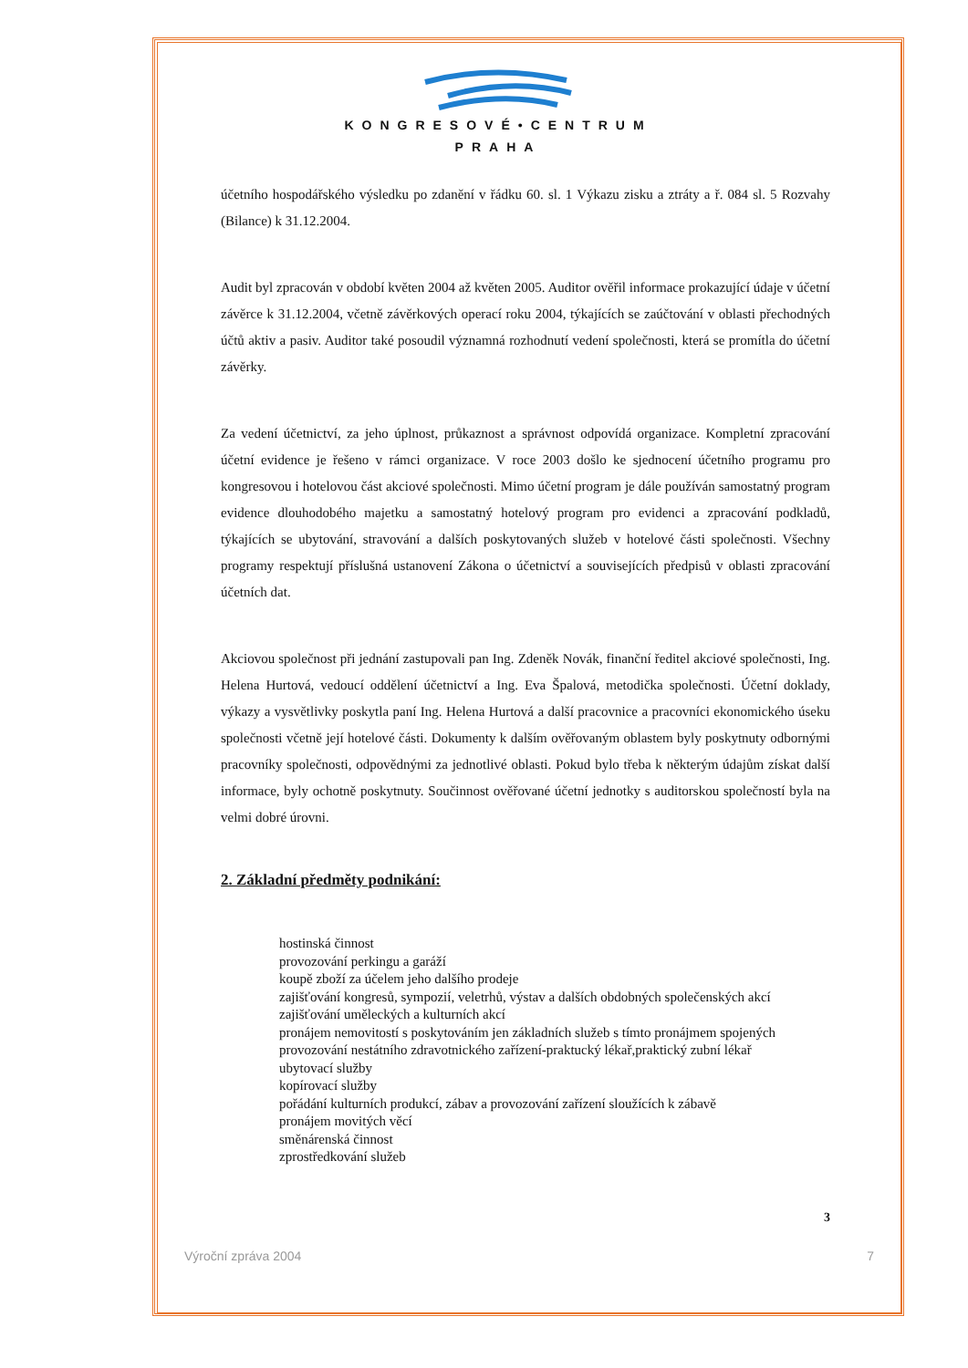KONGRESOVÉ•CENTRUM
PRAHA
účetního hospodářského výsledku po zdanění v řádku 60. sl. 1 Výkazu zisku a ztráty a ř. 084 sl. 5 Rozvahy (Bilance) k 31.12.2004.
Audit byl zpracován v období květen 2004 až květen 2005. Auditor ověřil informace prokazující údaje v účetní závěrce k 31.12.2004, včetně závěrkových operací roku 2004, týkajících se zaúčtování v oblasti přechodných účtů aktiv a pasiv. Auditor také posoudil významná rozhodnutí vedení společnosti, která se promítla do účetní závěrky.
Za vedení účetnictví, za jeho úplnost, průkaznost a správnost odpovídá organizace. Kompletní zpracování účetní evidence je řešeno v rámci organizace. V roce 2003 došlo ke sjednocení účetního programu pro kongresovou i hotelovou část akciové společnosti. Mimo účetní program je dále používán samostatný program evidence dlouhodobého majetku a samostatný hotelový program pro evidenci a zpracování podkladů, týkajících se ubytování, stravování a dalších poskytovaných služeb v hotelové části společnosti. Všechny programy respektují příslušná ustanovení Zákona o účetnictví a souvisejících předpisů v oblasti zpracování účetních dat.
Akciovou společnost při jednání zastupovali pan Ing. Zdeněk Novák, finanční ředitel akciové společnosti, Ing. Helena Hurtová, vedoucí oddělení účetnictví a Ing. Eva Špalová, metodička společnosti. Účetní doklady, výkazy a vysvětlivky poskytla paní Ing. Helena Hurtová a další pracovnice a pracovníci ekonomického úseku společnosti včetně její hotelové části. Dokumenty k dalším ověřovaným oblastem byly poskytnuty odbornými pracovníky společnosti, odpovědnými za jednotlivé oblasti. Pokud bylo třeba k některým údajům získat další informace, byly ochotně poskytnuty. Součinnost ověřované účetní jednotky s auditorskou společností byla na velmi dobré úrovni.
2. Základní předměty podnikání:
hostinská činnost
provozování perkingu a garáží
koupě zboží za účelem jeho dalšího prodeje
zajišťování kongresů, sympozií, veletrhů, výstav a dalších obdobných společenských akcí
zajišťování uměleckých a kulturních akcí
pronájem nemovitostí s poskytováním jen základních služeb s tímto pronájmem spojených
provozování nestátního zdravotnického zařízení-praktucký lékař,praktický zubní lékař
ubytovací služby
kopírovací služby
pořádání kulturních produkcí, zábav a provozování zařízení sloužících k zábavě
pronájem movitých věcí
směnárenská činnost
zprostředkování služeb
3
Výroční zpráva 2004 7